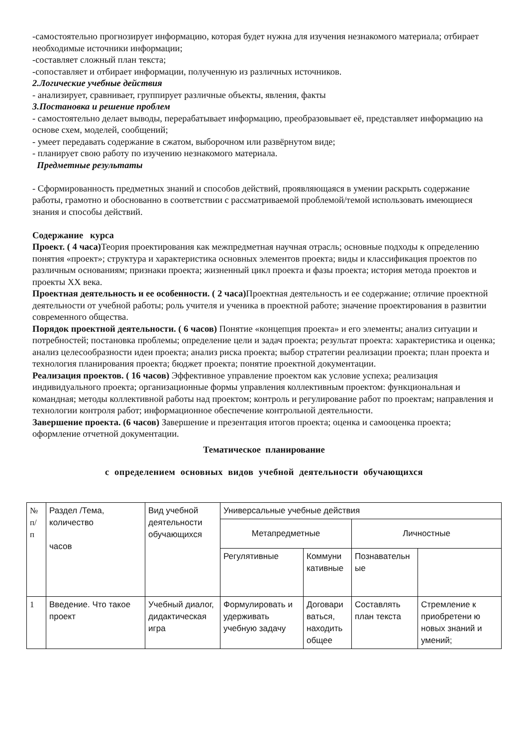-самостоятельно прогнозирует информацию, которая будет нужна для изучения незнакомого материала; отбирает необходимые источники информации;
-составляет сложный план текста;
-сопоставляет и отбирает информации, полученную из различных источников.
2.Логические учебные действия
- анализирует, сравнивает, группирует различные объекты, явления, факты
3.Постановка и решение проблем
- самостоятельно делает выводы, перерабатывает информацию, преобразовывает её, представляет информацию на основе схем, моделей, сообщений;
- умеет передавать содержание в сжатом, выборочном или развёрнутом виде;
- планирует свою работу по изучению незнакомого материала.
Предметные результаты
- Сформированность предметных знаний и способов действий, проявляющаяся в умении раскрыть содержание работы, грамотно и обоснованно в соответствии с рассматриваемой проблемой/темой использовать имеющиеся знания и способы действий.
Содержание курса
Проект. ( 4 часа) Теория проектирования как межпредметная научная отрасль; основные подходы к определению понятия «проект»; структура и характеристика основных элементов проекта; виды и классификация проектов по различным основаниям; признаки проекта; жизненный цикл проекта и фазы проекта; история метода проектов и проекты XX века.
Проектная деятельность и ее особенности. ( 2 часа) Проектная деятельность и ее содержание; отличие проектной деятельности от учебной работы; роль учителя и ученика в проектной работе; значение проектирования в развитии современного общества.
Порядок проектной деятельности. ( 6 часов) Понятие «концепция проекта» и его элементы; анализ ситуации и потребностей; постановка проблемы; определение цели и задач проекта; результат проекта: характеристика и оценка; анализ целесообразности идеи проекта; анализ риска проекта; выбор стратегии реализации проекта; план проекта и технология планирования проекта; бюджет проекта; понятие проектной документации.
Реализация проектов. ( 16 часов) Эффективное управление проектом как условие успеха; реализация индивидуального проекта; организационные формы управления коллективным проектом: функциональная и командная; методы коллективной работы над проектом; контроль и регулирование работ по проектам; направления и технологии контроля работ; информационное обеспечение контрольной деятельности.
Завершение проекта. (6 часов) Завершение и презентация итогов проекта; оценка и самооценка проекта; оформление отчетной документации.
Тематическое планирование
с определением основных видов учебной деятельности обучающихся
| № п/ п | Раздел /Тема, количество часов | Вид учебной деятельности обучающихся | Универсальные учебные действия | | | |
| | | | Метапредметные | | Личностные | |
| | | | Регулятивные | Коммуни кативные | Познавательн ые | |
| 1 | Введение. Что такое проект | Учебный диалог, дидактическая игра | Формулировать и удерживать учебную задачу | Договари ваться, находить общее | Составлять план текста | Стремление к приобретени ю новых знаний и умений; |